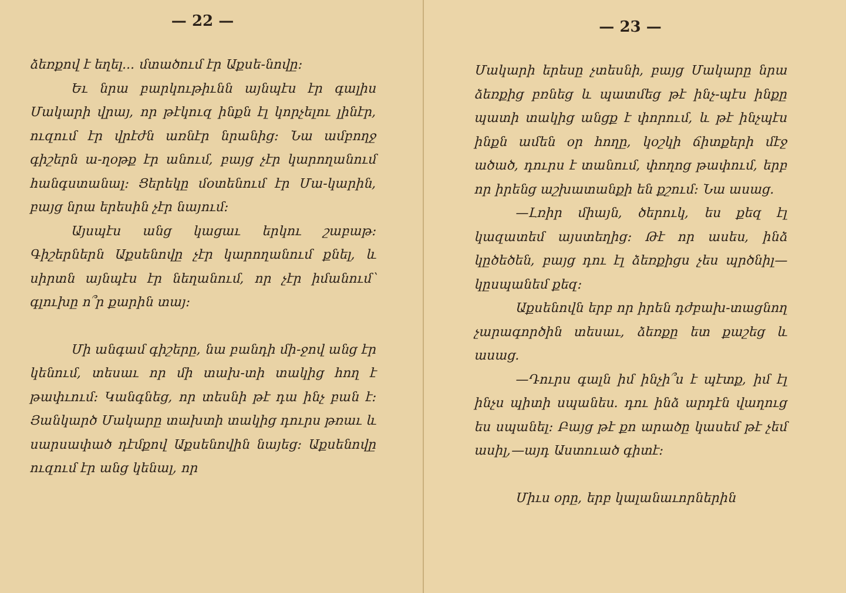— 22 —
ձեռքով է եղել... մտածում էր Աքսե-նովը։
Եւ նրա բարկութիւնն այնպէս էր գալիս Մակարի վրայ, որ թէկուզ ինքն էլ կորչելու լինէր, ուզում էր վրէժն առնէր նրանից։ Նա ամբողջ գիշերն ա-ղօթք էր անում, բայց չէր կարողանում հանգստանալ։ Ցերեկը մօտենում էր Մա-կարին, բայց նրա երեսին չէր նայում։
Այսպէս անց կացաւ երկու շաբաթ։ Գիշերներն Աքսենովը չէր կարողանում քնել, և սիրտն այնպէս էր նեղանում, որ չէր իմանում՝ գլուխը ո՞ր քարին տայ։
Մի անգամ գիշերը, նա բանդի մի-ջով անց էր կենում, տեսաւ որ մի տախ-տի տակից հող է թափւում։ Կանգնեց, որ տեսնի թէ դա ինչ բան է։ Յանկարծ Մակարը տախտի տակից դուրս թռաւ և սարսափած դէմքով Աքսենովին նայեց։ Աքսենովը ուզում էր անց կենալ, որ
— 23 —
Մակարի երեսը չտեսնի, բայց Մակարը նրա ձեռքից բռնեց և պատմեց թէ ինչ-պէս ինքը պատի տակից անցք է փորում, և թէ ինչպէս ինքն ամեն օր հողը, կօշկի ճիտքերի մէջ ածած, դուրս է տանում, փողոց թափում, երբ որ իրենց աշխատանքի են քշում։ Նա ասաց.
—Լռիր միայն, ծերուկ, ես քեզ էլ կազատեմ այստեղից։ Թէ որ ասես, ինձ կըծեծեն, բայց դու էլ ձեռքիցս չես պրծնիլ—կըսպանեմ քեզ։
Աքսենովն երբ որ իրեն դժբախ-տացնող չարագործին տեսաւ, ձեռքը ետ քաշեց և ասաց.
—Դուրս գալն իմ ինչի՞ս է պէտք, իմ էլ ինչս պիտի սպանես. դու ինձ արդէն վաղուց ես սպանել։ Բայց թէ քո արածը կասեմ թէ չեմ ասիլ,—այդ Աստուած գիտէ։
Միւս օրը, երբ կալանաւորներին